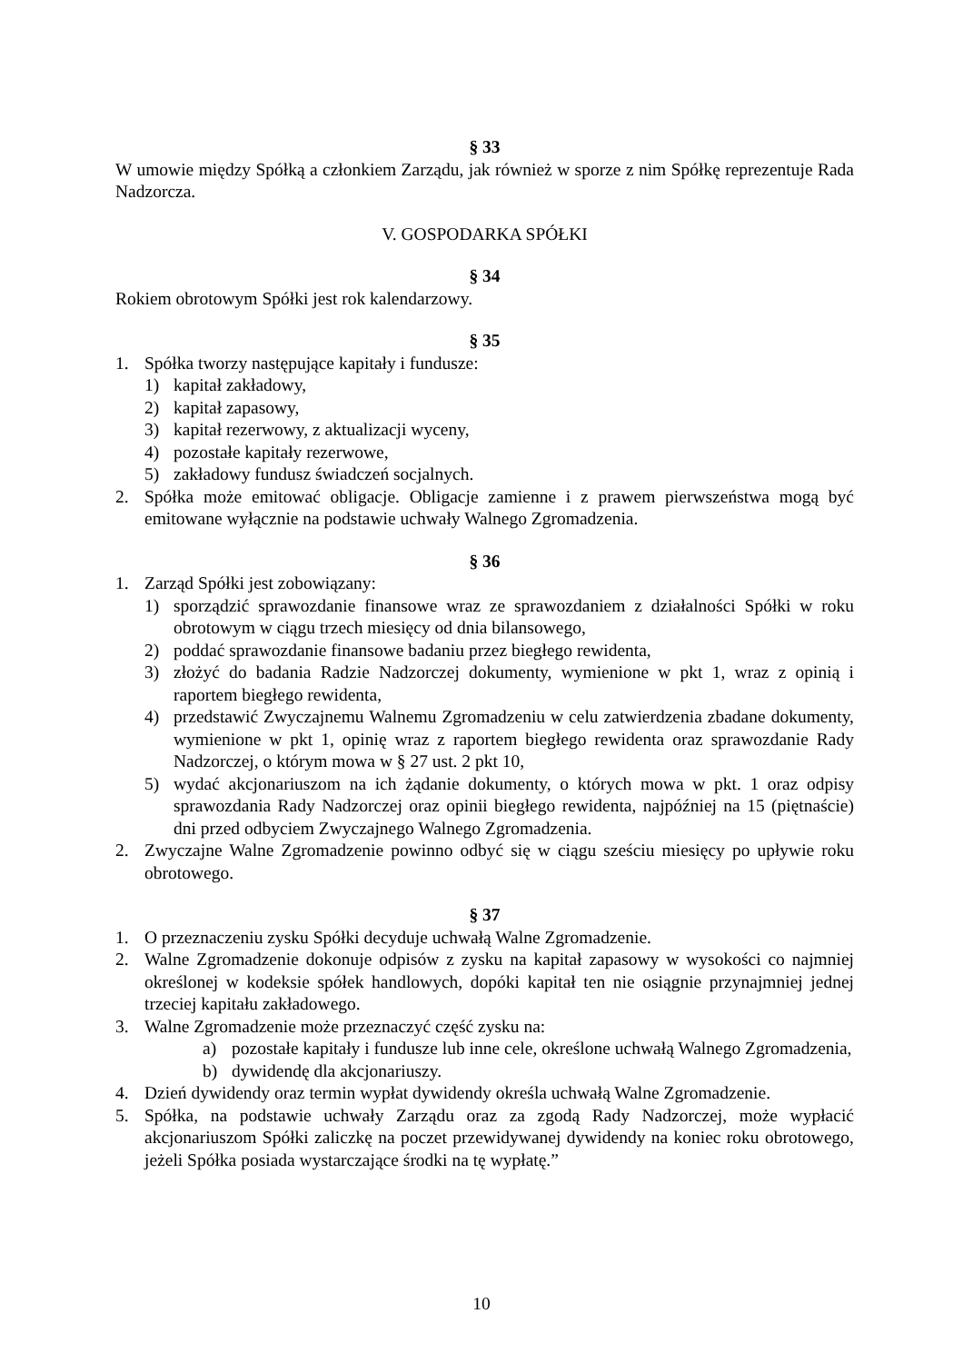§ 33
W umowie między Spółką a członkiem Zarządu, jak również w sporze z nim Spółkę reprezentuje Rada Nadzorcza.
V. GOSPODARKA SPÓŁKI
§ 34
Rokiem obrotowym Spółki jest rok kalendarzowy.
§ 35
1. Spółka tworzy następujące kapitały i fundusze:
1) kapitał zakładowy,
2) kapitał zapasowy,
3) kapitał rezerwowy, z aktualizacji wyceny,
4) pozostałe kapitały rezerwowe,
5) zakładowy fundusz świadczeń socjalnych.
2. Spółka może emitować obligacje. Obligacje zamienne i z prawem pierwszeństwa mogą być emitowane wyłącznie na podstawie uchwały Walnego Zgromadzenia.
§ 36
1. Zarząd Spółki jest zobowiązany:
1) sporządzić sprawozdanie finansowe wraz ze sprawozdaniem z działalności Spółki w roku obrotowym w ciągu trzech miesięcy od dnia bilansowego,
2) poddać sprawozdanie finansowe badaniu przez biegłego rewidenta,
3) złożyć do badania Radzie Nadzorczej dokumenty, wymienione w pkt 1, wraz z opinią i raportem biegłego rewidenta,
4) przedstawić Zwyczajnemu Walnemu Zgromadzeniu w celu zatwierdzenia zbadane dokumenty, wymienione w pkt 1, opinię wraz z raportem biegłego rewidenta oraz sprawozdanie Rady Nadzorczej, o którym mowa w § 27 ust. 2 pkt 10,
5) wydać akcjonariuszom na ich żądanie dokumenty, o których mowa w pkt. 1 oraz odpisy sprawozdania Rady Nadzorczej oraz opinii biegłego rewidenta, najpóźniej na 15 (piętnaście) dni przed odbyciem Zwyczajnego Walnego Zgromadzenia.
2. Zwyczajne Walne Zgromadzenie powinno odbyć się w ciągu sześciu miesięcy po upływie roku obrotowego.
§ 37
1. O przeznaczeniu zysku Spółki decyduje uchwałą Walne Zgromadzenie.
2. Walne Zgromadzenie dokonuje odpisów z zysku na kapitał zapasowy w wysokości co najmniej określonej w kodeksie spółek handlowych, dopóki kapitał ten nie osiągnie przynajmniej jednej trzeciej kapitału zakładowego.
3. Walne Zgromadzenie może przeznaczyć część zysku na:
a) pozostałe kapitały i fundusze lub inne cele, określone uchwałą Walnego Zgromadzenia,
b) dywidendę dla akcjonariuszy.
4. Dzień dywidendy oraz termin wypłat dywidendy określa uchwałą Walne Zgromadzenie.
5. Spółka, na podstawie uchwały Zarządu oraz za zgodą Rady Nadzorczej, może wypłacić akcjonariuszom Spółki zaliczkę na poczet przewidywanej dywidendy na koniec roku obrotowego, jeżeli Spółka posiada wystarczające środki na tę wypłatę.”
10